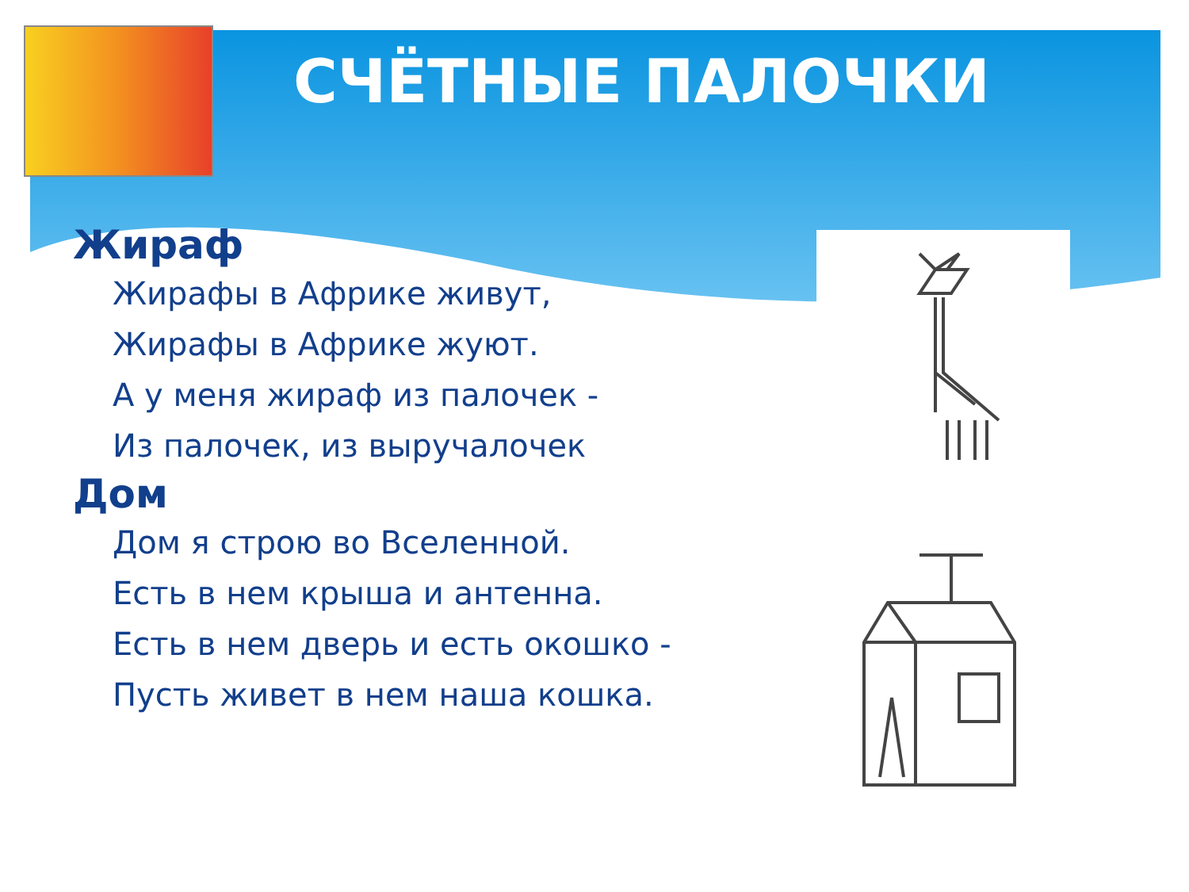СЧЁТНЫЕ ПАЛОЧКИ
Жираф
Жирафы в Африке живут,
Жирафы в Африке жуют.
А у меня жираф из палочек -
Из палочек, из выручалочек
Дом
Дом я строю во Вселенной.
Есть в нем крыша и антенна.
Есть в нем дверь и есть окошко -
Пусть живет в нем наша кошка.